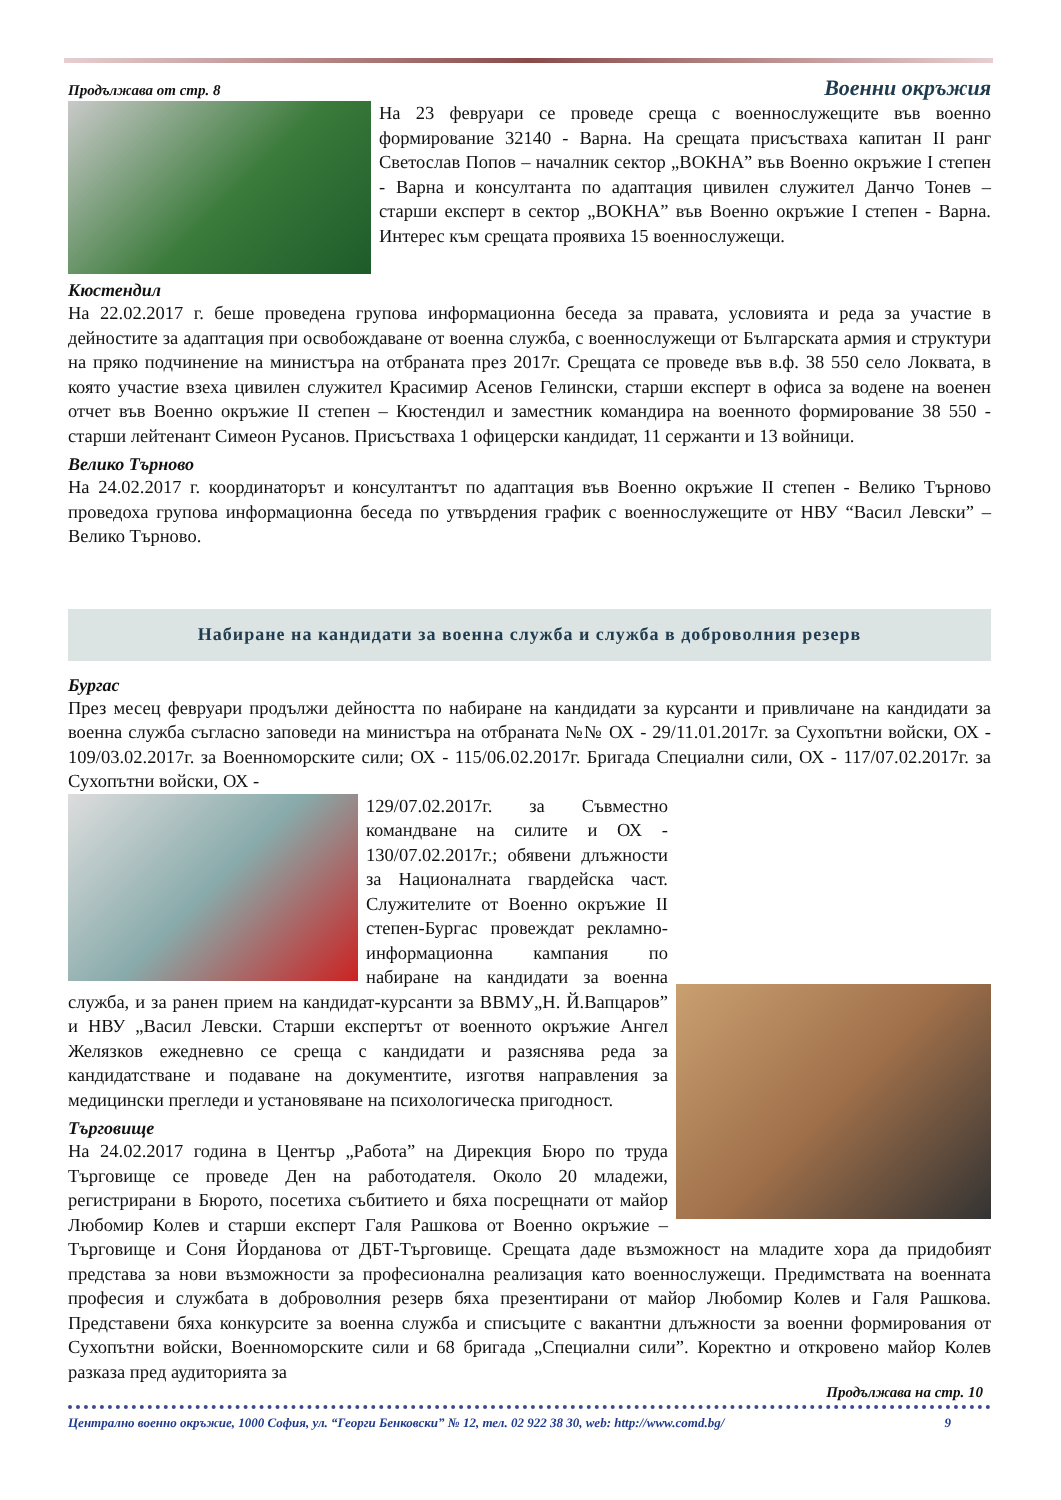Продължава от стр. 8 Военни окръжия
На 23 февруари се проведе среща с военнослужещите във военно формирование 32140 - Варна. На срещата присъстваха капитан II ранг Светослав Попов – началник сектор „ВОКНА” във Военно окръжие I степен - Варна и консултанта по адаптация цивилен служител Данчо Тонев – старши експерт в сектор „ВОКНА” във Военно окръжие I степен - Варна. Интерес към срещата проявиха 15 военнослужещи.
Кюстендил
На 22.02.2017 г. беше проведена групова информационна беседа за правата, условията и реда за участие в дейностите за адаптация при освобождаване от военна служба, с военнослужещи от Българската армия и структури на пряко подчинение на министъра на отбраната през 2017г. Срещата се проведе във в.ф. 38 550 село Локвата, в която участие взеха цивилен служител Красимир Асенов Гелински, старши експерт в офиса за водене на военен отчет във Военно окръжие II степен – Кюстендил и заместник командира на военното формирование 38 550 - старши лейтенант Симеон Русанов. Присъстваха 1 офицерски кандидат, 11 сержанти и 13 войници.
Велико Търново
На 24.02.2017 г. координаторът и консултантът по адаптация във Военно окръжие II степен - Велико Търново проведоха групова информационна беседа по утвърдения график с военнослужещите от НВУ “Васил Левски” – Велико Търново.
Набиране на кандидати за военна служба и служба в доброволния резерв
Бургас
През месец февруари продължи дейността по набиране на кандидати за курсанти и привличане на кандидати за военна служба съгласно заповеди на министъра на отбраната №№ ОХ - 29/11.01.2017г. за Сухопътни войски, ОХ - 109/03.02.2017г. за Военноморските сили; ОХ - 115/06.02.2017г. Бригада Специални сили, ОХ - 117/07.02.2017г. за Сухопътни войски, ОХ -
129/07.02.2017г. за Съвместно командване на силите и ОХ - 130/07.02.2017г.; обявени длъжности за Националната гвардейска част. Служителите от Военно окръжие II степен-Бургас провеждат рекламно-информационна кампания по набиране на кандидати за военна служба, и за ранен прием на кандидат-курсанти за ВВМУ„Н. Й.Вапцаров” и НВУ „Васил Левски. Старши експертът от военното окръжие Ангел Желязков ежедневно се среща с кандидати и разяснява реда за кандидатстване и подаване на документите, изготвя направления за медицински прегледи и установяване на психологическа пригодност.
Търговище
На 24.02.2017 година в Център „Работа” на Дирекция Бюро по труда Търговище се проведе Ден на работодателя. Около 20 младежи, регистрирани в Бюрото, посетиха събитието и бяха посрещнати от майор Любомир Колев и старши експерт Галя Рашкова от Военно окръжие – Търговище и Соня Йорданова от ДБТ-Търговище. Срещата даде възможност на младите хора да придобият представа за нови възможности за професионална реализация като военнослужещи. Предимствата на военната професия и службата в доброволния резерв бяха презентирани от майор Любомир Колев и Галя Рашкова. Представени бяха конкурсите за военна служба и списъците с вакантни длъжности за военни формирования от Сухопътни войски, Военноморските сили и 68 бригада „Специални сили”. Коректно и откровено майор Колев разказа пред аудиторията за
Продължава на стр. 10
Централно военно окръжие, 1000 София, ул. “Георги Бенковски” № 12, тел. 02 922 38 30, web: http://www.comd.bg/ 9